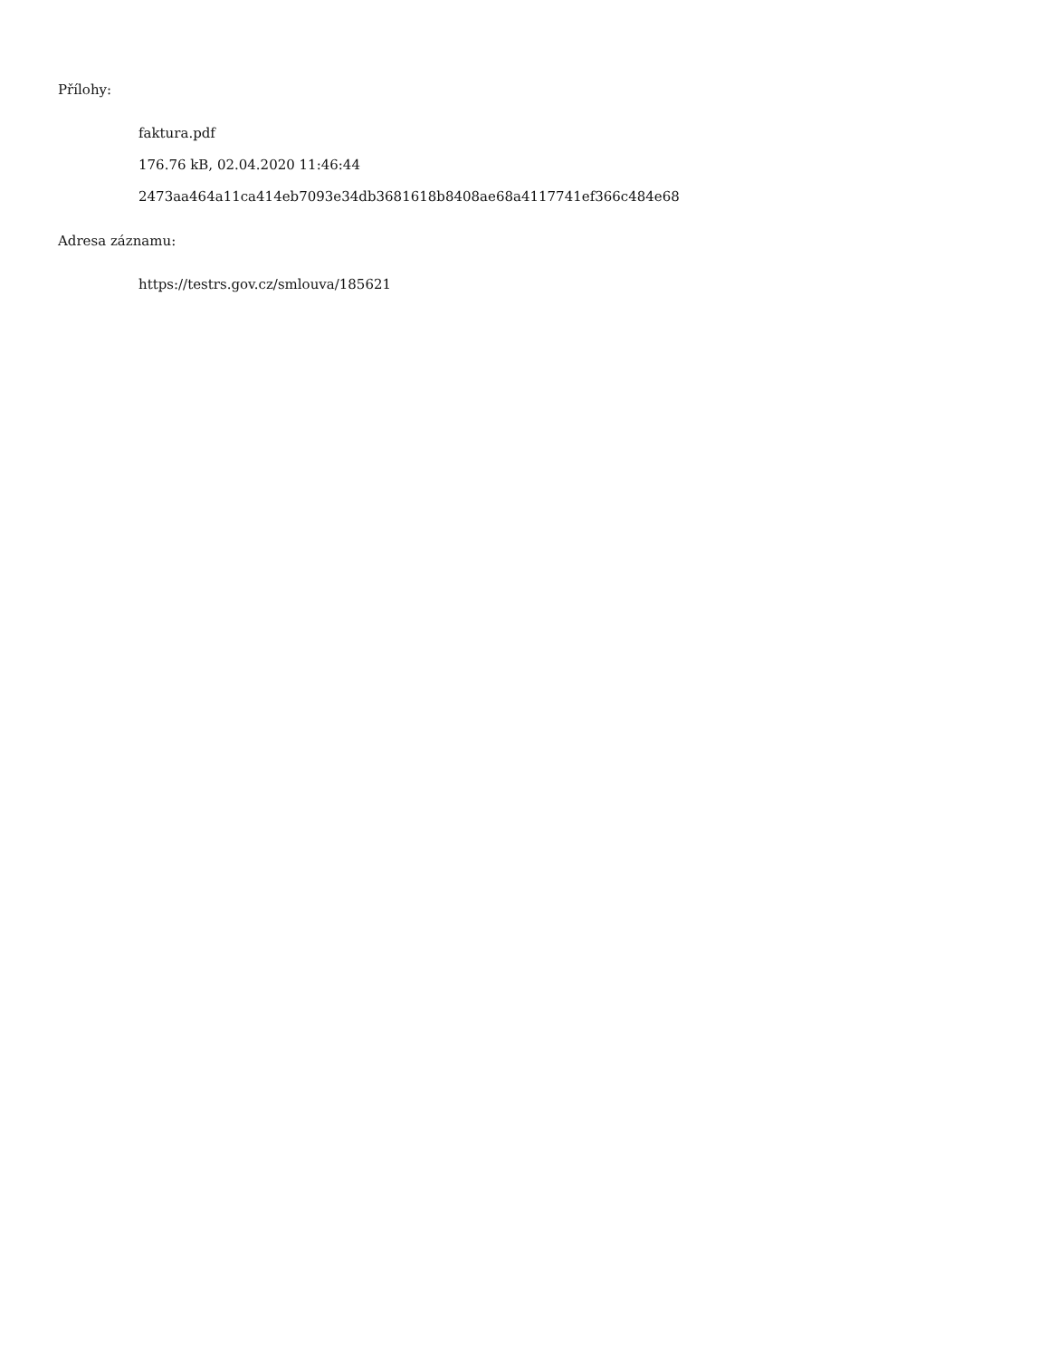Přílohy:
faktura.pdf
176.76 kB, 02.04.2020 11:46:44
2473aa464a11ca414eb7093e34db3681618b8408ae68a4117741ef366c484e68
Adresa záznamu:
https://testrs.gov.cz/smlouva/185621